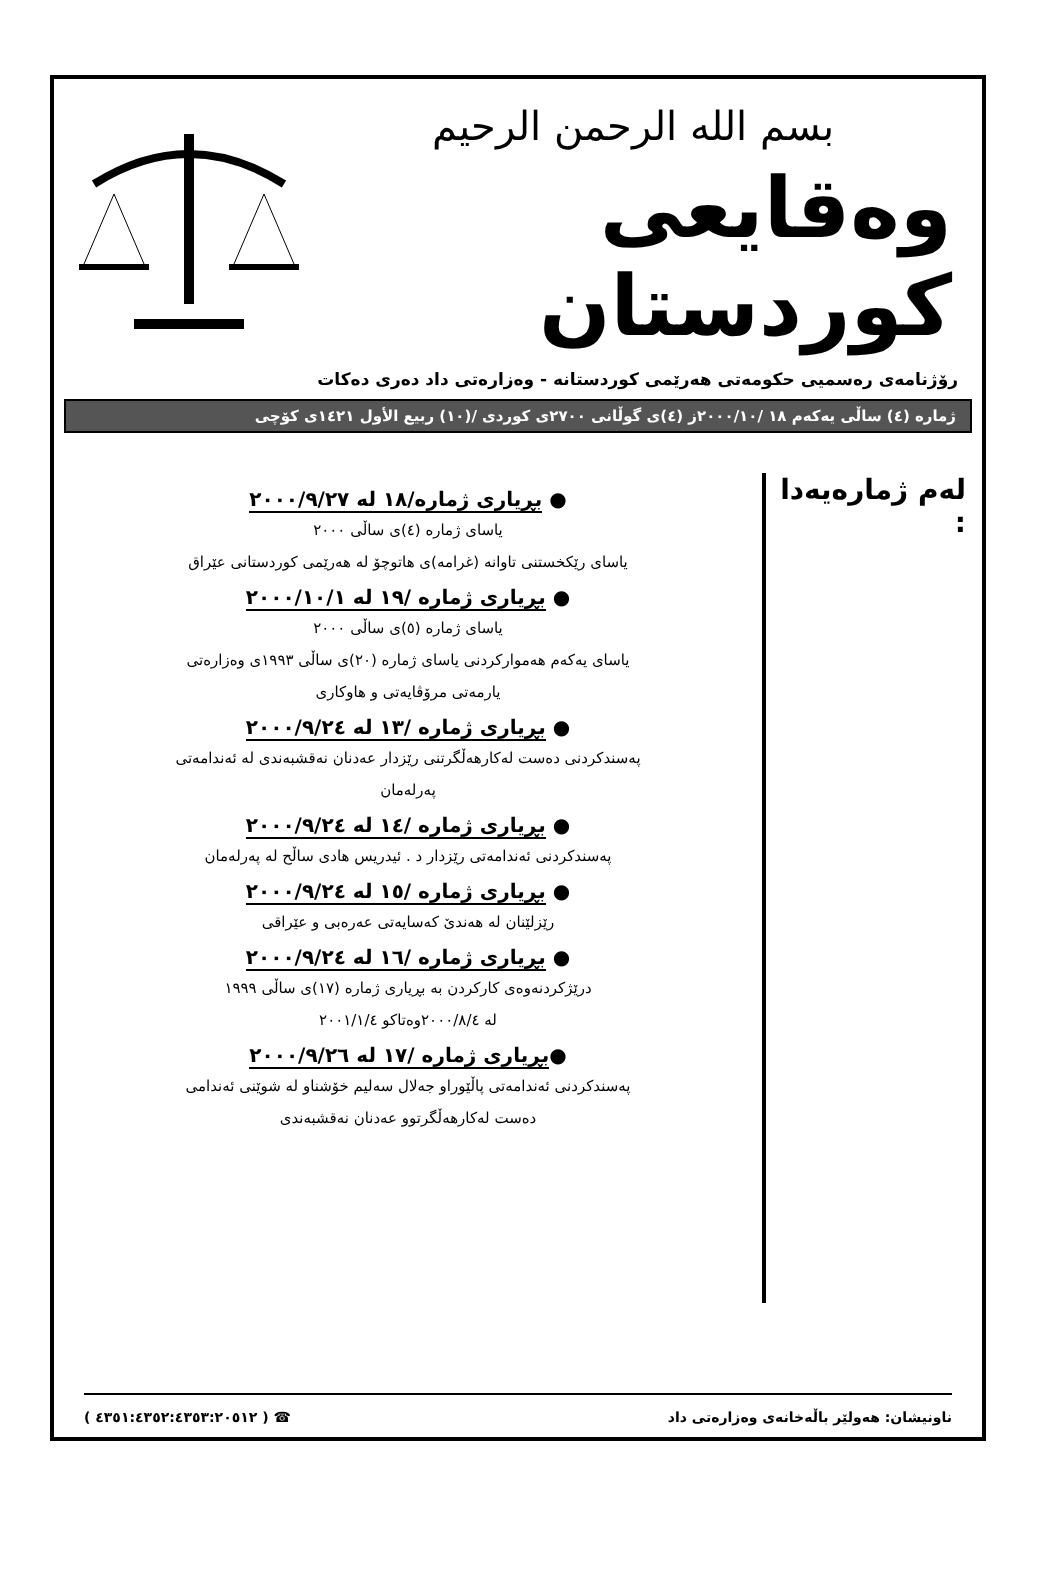بسم الله الرحمن الرحيم
وەقايعی كوردستان
رۆژنامەی رەسمیی حكومەتی هەرێمی كوردستانە - وەزارەتی داد دەری دەكات
ژمارە (٤) ساڵی یەكەم ١٨ /٢٠٠٠/١٠ز (٤)ی گوڵانی ٢٧٠٠ی كوردی /(١٠) ربيع الأول ١٤٢١ی كۆچی
لەم ژمارەیەدا :
● بڕیاری ژمارە/١٨ لە ٢٠٠٠/٩/٢٧
یاسای ژمارە (٤)ی ساڵی ٢٠٠٠
یاسای رێكخستنی تاوانە (غرامە)ی هاتوچۆ لە هەرێمی كوردستانی عێراق
● بڕیاری ژمارە /١٩ لە ٢٠٠٠/١٠/١
یاسای ژمارە (٥)ی ساڵی ٢٠٠٠
یاسای یەكەم هەمواركردنی یاسای ژمارە (٢٠)ی ساڵی ١٩٩٣ی وەزارەتی
یارمەتی مرۆڤایەتی و هاوكاری
● بڕیاری ژمارە /١٣ لە ٢٠٠٠/٩/٢٤
پەسندكردنی دەست لەكارهەڵگرتنی رێزدار عەدنان نەقشبەندی لە ئەندامەتی
پەرلەمان
● بڕیاری ژمارە /١٤ لە ٢٠٠٠/٩/٢٤
پەسندكردنی ئەندامەتی رێزدار د . ئیدریس هادی ساڵح لە پەرلەمان
● بڕیاری ژمارە /١٥ لە ٢٠٠٠/٩/٢٤
رێزلێنان لە هەندێ كەسایەتی عەرەبی و عێراقی
● بڕیاری ژمارە /١٦ لە ٢٠٠٠/٩/٢٤
درێژكردنەوەی كاركردن بە بڕیاری ژمارە (١٧)ی ساڵی ١٩٩٩
لە ٢٠٠٠/٨/٤وەتاكو ٢٠٠١/١/٤
●بڕیاری ژمارە /١٧ لە ٢٠٠٠/٩/٢٦
پەسندكردنی ئەندامەتی پاڵێوراو جەلال سەلیم خۆشناو لە شوێنی ئەندامی
دەست لەكارهەڵگرتوو عەدنان نەقشبەندی
ناونیشان: هەولێر باڵەخانەی وەزارەتی داد ☎ ( ٤٣٥١:٤٣٥٢:٤٣٥٣:٢٠٥١٢ )